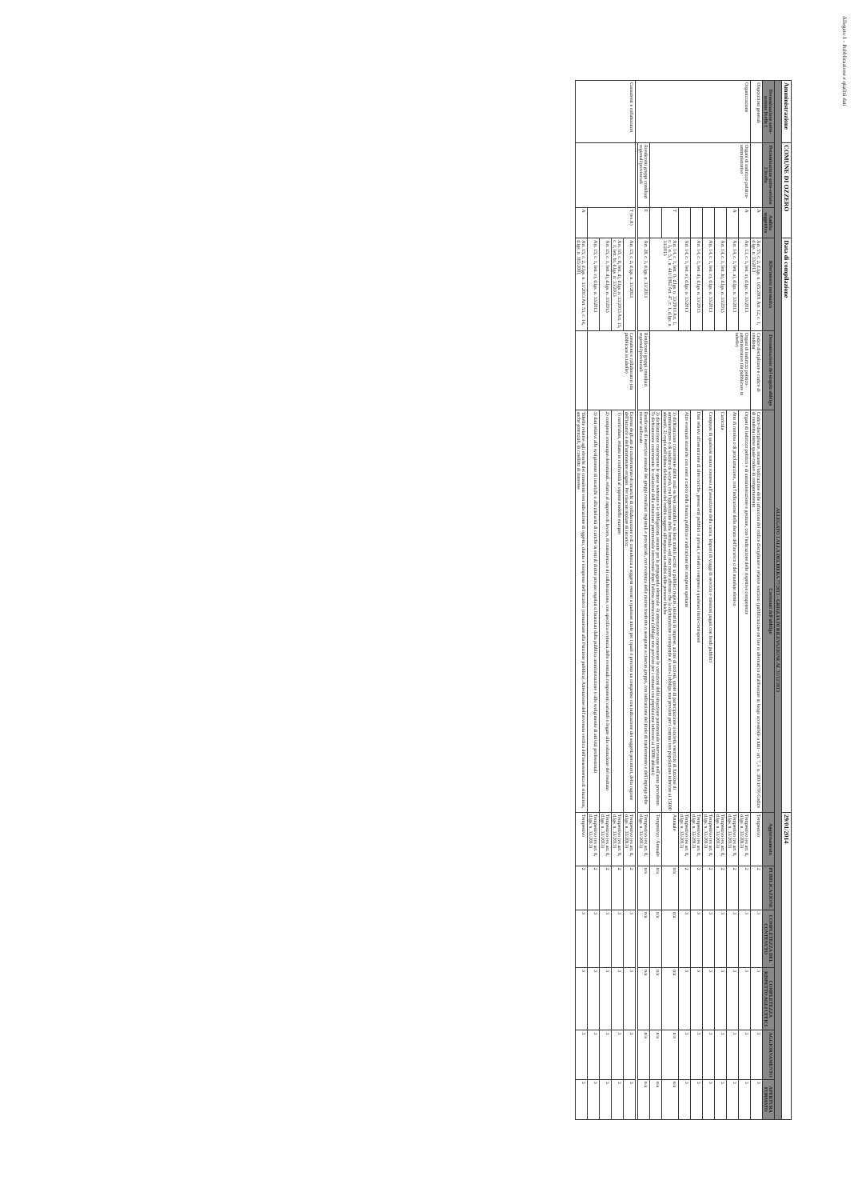Allegato 1 - Pubblicazione e qualità dati
| Amministrazione | COMUNE DI OZZERO | | Data di compilazione | | | 29/01/2014 | | | | | |
| ALLEGATO 1 ALLA DELIBERA 77/2013 - GRIGLIA DI RILEVAZIONE AL 31/12/2013 | | | | | | | | | | | |
| Denominazione sotto-sezione livello 1 | Denominazione sotto-sezione 2 livello | Ambito soggettivo | Riferimento normativo | Denominazione del singolo obbligo | Contenuti dell'obbligo | Aggiornamento | PUBBLICAZIONE | COMPLETEZZA DEL CONTENUTO | COMPLETEZZA RISPETTO AGLI UFFICI | AGGIORNAMENTO | APERTURA FORMATO |
| Disposizioni generali | | A | Art. 55, c. 2, d.lgs. n. 165/2001 Art. 12, c. 1, d.lgs. n. 33/2013 | Codice disciplinare e codice di condotta | Codice disciplinare, recante l'indicazione delle infrazioni del codice disciplinare e relative sanzioni (pubblicazione on line in alternativa all'affissione in luogo accessibile a tutti - art. 7, l. n. 300/1970) Codice di condotta inteso quale codice di comportamento | Tempestivo | 2 | 3 | 3 | 3 | 3 |
| Organizzazione | Organi di indirizzo politico-amministrativo | A | Art. 13, c. 1, lett. a), d.lgs. n. 33/2013 | Organi di indirizzo politico-amministrativo (da pubblicare in tabelle) | Organi di indirizzo politico e di amministrazione e gestione, con l'indicazione delle rispettive competenze | Tempestivo (ex art. 8, d.lgs. n. 33/2013) | 2 | 3 | 3 | 3 | 3 |
| | | A | Art. 14, c. 1, lett. a), d.lgs. n. 33/2013 | | Atto di nomina o di proclamazione, con l'indicazione della durata dell'incarico o del mandato elettivo | Tempestivo (ex art. 8, d.lgs. n. 33/2013) | 2 | 3 | 3 | 3 | 3 |
| | | | Art. 14, c. 1, lett. b), d.lgs. n. 33/2013 | | Curricula | Tempestivo (ex art. 8, d.lgs. n. 33/2013) | 2 | 3 | 3 | 3 | 3 |
| | | | Art. 14, c. 1, lett. c), d.lgs. n. 33/2013 | | Compensi di qualsiasi natura connessi all'assunzione della carica. Importi di viaggi di servizio e missioni pagati con fondi pubblici | Tempestivo (ex art. 8, d.lgs. n. 33/2013) | 2 | 3 | 3 | 3 | 3 |
| | | | Art. 14, c. 1, lett. d), d.lgs. n. 33/2013 | | Dati relativi all'assunzione di altre cariche, presso enti pubblici o privati, e relativi compensi a qualsiasi titolo corrisposti | Tempestivo (ex art. 8, d.lgs. n. 33/2013) | 2 | 3 | 3 | 3 | 3 |
| | | | Art. 14, c. 1, lett. e), d.lgs. n. 33/2013 | | Altri eventuali incarichi con oneri a carico della finanza pubblica e indicazione dei compensi spettanti | Tempestivo (ex art. 8, d.lgs. n. 33/2013) | 2 | 3 | 3 | 3 | 3 |
| | | T | Art. 14, c. 1, lett. f), d.lgs. n. 33/2013 Art. 1, c. 1, n. 5, l. n. 441/1982 Art. 47, c. 1, d.lgs. n. 33/2013 | | 1) dichiarazione concernente diritti reali su beni immobili e su beni mobili iscritti in pubblici registri, titolarità di imprese, azioni di società, quote di partecipazione a società, esercizio di funzioni di amministratore o di sindaco di società, con l'apposizione della formula «sul mio onore affermo che la dichiarazione corrisponde al vero» (obbligo non previsto per i comuni con popolazione inferiore ai 15000 abitanti). 2) copia dell'ultima dichiarazione dei redditi soggetti all'imposta sui redditi delle persone fisiche | Annuale | n/a | n/a | n/a | n/a | n/a |
| | | | | | 3) dichiarazione concernente le spese sostenute e le obbligazioni assunte per la propaganda elettorale. 4) attestazione concernente le variazioni della situazione patrimoniale intervenute nell'anno precedente. 5) dichiarazione concernente le variazioni della situazione patrimoniale intervenute dopo l'ultima attestazione (obbligo non previsto per i comuni con popolazione inferiore ai 15000 abitanti) | Tempestivo / Annuale | n/a | n/a | n/a | n/a | n/a |
| | Rendiconti gruppi consiliari regionali/provinciali | E | Art. 28, c. 1, d.lgs. n. 33/2013 | Rendiconti gruppi consiliari regionali/provinciali | Rendiconti di esercizio annuale dei gruppi consiliari regionali e provinciali, con evidenza delle risorse trasferite o assegnate a ciascun gruppo, con indicazione del titolo di trasferimento e dell'impiego delle risorse utilizzate | Tempestivo (ex art. 8, d.lgs. n. 33/2013) | n/a | n/a | n/a | n/a | n/a |
| Consulenti e collaboratori | | T (ex A) | Art. 15, c. 2, d.lgs. n. 33/2013 | Consulenti e collaboratori (da pubblicare in tabelle) | Estremi degli atti di conferimento di incarichi di collaborazione o di consulenza a soggetti esterni a qualsiasi titolo per i quali è previsto un compenso con indicazione dei soggetti percettori, della ragione dell'incarico e dell'ammontare erogato. Per ciascun titolare di incarico: | Tempestivo (ex art. 8, d.lgs. n. 33/2013) | 2 | 3 | 3 | 3 | 3 |
| | | | Art. 10, c. 8, lett. d), d.lgs. n. 33/2013 Art. 15, c. 1, lett. b), d.lgs. n. 33/2013 | | 1) curriculum, redatto in conformità al vigente modello europeo | Tempestivo (ex art. 8, d.lgs. n. 33/2013) | 2 | 3 | 3 | 3 | 3 |
| | | | Art. 15, c. 1, lett. d), d.lgs. n. 33/2013 | | 2) compensi comunque denominati, relativi al rapporto di lavoro, di consulenza o di collaborazione, con specifica evidenza delle eventuali componenti variabili o legate alla valutazione del risultato | Tempestivo (ex art. 8, d.lgs. n. 33/2013) | 2 | 3 | 3 | 3 | 3 |
| | | | Art. 15, c. 1, lett. c), d.lgs. n. 33/2013 | | 3) dati relativi allo svolgimento di incarichi o alla titolarità di cariche in enti di diritto privato regolati o finanziati dalla pubblica amministrazione o allo svolgimento di attività professionali | Tempestivo (ex art. 8, d.lgs. n. 33/2013) | 2 | 3 | 3 | 3 | 3 |
| | | A | Art. 15, c. 2, d.lgs. n. 33/2013 Art. 53, c. 14, d.lgs. n. 165/2001 | | Tabelle relative agli elenchi dei consulenti con indicazione di oggetto, durata e compenso dell'incarico (comunicate alla Funzione pubblica). Attestazione dell'avvenuta verifica dell'insussistenza di situazioni, anche potenziali, di conflitto di interesse | Tempestivo | 2 | 3 | 3 | 3 | 3 |